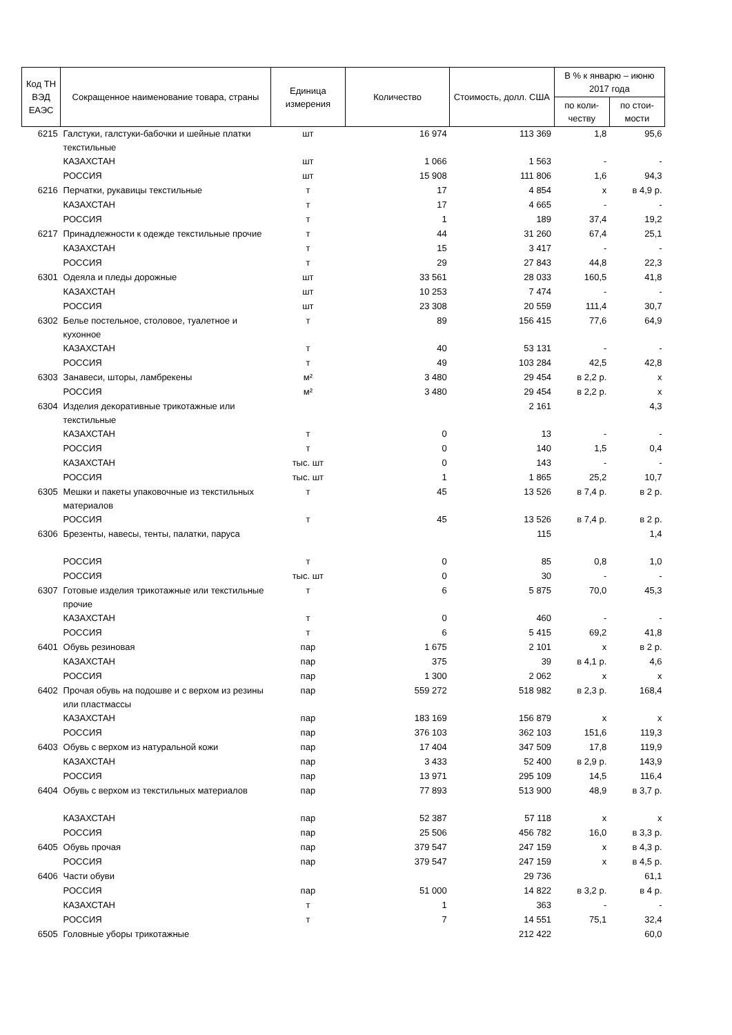| Код ТН ВЭД ЕАЭС | Сокращенное наименование товара, страны | Единица измерения | Количество | Стоимость, долл. США | В % к январю – июню 2017 года | |
| --- | --- | --- | --- | --- | --- | --- |
| | | | | | по коли-честву | по стои-мости |
| 6215 | Галстуки, галстуки-бабочки и шейные платки текстильные | шт | 16 974 | 113 369 | 1,8 | 95,6 |
| | КАЗАХСТАН | шт | 1 066 | 1 563 | - | - |
| | РОССИЯ | шт | 15 908 | 111 806 | 1,6 | 94,3 |
| 6216 | Перчатки, рукавицы текстильные | т | 17 | 4 854 | x | в 4,9 р. |
| | КАЗАХСТАН | т | 17 | 4 665 | - | - |
| | РОССИЯ | т | 1 | 189 | 37,4 | 19,2 |
| 6217 | Принадлежности к одежде текстильные прочие | т | 44 | 31 260 | 67,4 | 25,1 |
| | КАЗАХСТАН | т | 15 | 3 417 | - | - |
| | РОССИЯ | т | 29 | 27 843 | 44,8 | 22,3 |
| 6301 | Одеяла и пледы дорожные | шт | 33 561 | 28 033 | 160,5 | 41,8 |
| | КАЗАХСТАН | шт | 10 253 | 7 474 | - | - |
| | РОССИЯ | шт | 23 308 | 20 559 | 111,4 | 30,7 |
| 6302 | Белье постельное, столовое, туалетное и кухонное | т | 89 | 156 415 | 77,6 | 64,9 |
| | КАЗАХСТАН | т | 40 | 53 131 | - | - |
| | РОССИЯ | т | 49 | 103 284 | 42,5 | 42,8 |
| 6303 | Занавеси, шторы, ламбрекены | м² | 3 480 | 29 454 | в 2,2 р. | x |
| | РОССИЯ | м² | 3 480 | 29 454 | в 2,2 р. | x |
| 6304 | Изделия декоративные трикотажные или текстильные | | | 2 161 | | 4,3 |
| | КАЗАХСТАН | т | 0 | 13 | - | - |
| | РОССИЯ | т | 0 | 140 | 1,5 | 0,4 |
| | КАЗАХСТАН | тыс. шт | 0 | 143 | - | - |
| | РОССИЯ | тыс. шт | 1 | 1 865 | 25,2 | 10,7 |
| 6305 | Мешки и пакеты упаковочные из текстильных материалов | т | 45 | 13 526 | в 7,4 р. | в 2 р. |
| | РОССИЯ | т | 45 | 13 526 | в 7,4 р. | в 2 р. |
| 6306 | Брезенты, навесы, тенты, палатки, паруса | | | 115 | | 1,4 |
| | РОССИЯ | т | 0 | 85 | 0,8 | 1,0 |
| | РОССИЯ | тыс. шт | 0 | 30 | - | - |
| 6307 | Готовые изделия трикотажные или текстильные прочие | т | 6 | 5 875 | 70,0 | 45,3 |
| | КАЗАХСТАН | т | 0 | 460 | - | - |
| | РОССИЯ | т | 6 | 5 415 | 69,2 | 41,8 |
| 6401 | Обувь резиновая | пар | 1 675 | 2 101 | x | в 2 р. |
| | КАЗАХСТАН | пар | 375 | 39 | в 4,1 р. | 4,6 |
| | РОССИЯ | пар | 1 300 | 2 062 | x | x |
| 6402 | Прочая обувь на подошве и с верхом из резины или пластмассы | пар | 559 272 | 518 982 | в 2,3 р. | 168,4 |
| | КАЗАХСТАН | пар | 183 169 | 156 879 | x | x |
| | РОССИЯ | пар | 376 103 | 362 103 | 151,6 | 119,3 |
| 6403 | Обувь с верхом из натуральной кожи | пар | 17 404 | 347 509 | 17,8 | 119,9 |
| | КАЗАХСТАН | пар | 3 433 | 52 400 | в 2,9 р. | 143,9 |
| | РОССИЯ | пар | 13 971 | 295 109 | 14,5 | 116,4 |
| 6404 | Обувь с верхом из текстильных материалов | пар | 77 893 | 513 900 | 48,9 | в 3,7 р. |
| | КАЗАХСТАН | пар | 52 387 | 57 118 | x | x |
| | РОССИЯ | пар | 25 506 | 456 782 | 16,0 | в 3,3 р. |
| 6405 | Обувь прочая | пар | 379 547 | 247 159 | x | в 4,3 р. |
| | РОССИЯ | пар | 379 547 | 247 159 | x | в 4,5 р. |
| 6406 | Части обуви | | | 29 736 | | 61,1 |
| | РОССИЯ | пар | 51 000 | 14 822 | в 3,2 р. | в 4 р. |
| | КАЗАХСТАН | т | 1 | 363 | - | - |
| | РОССИЯ | т | 7 | 14 551 | 75,1 | 32,4 |
| 6505 | Головные уборы трикотажные | | | 212 422 | | 60,0 |